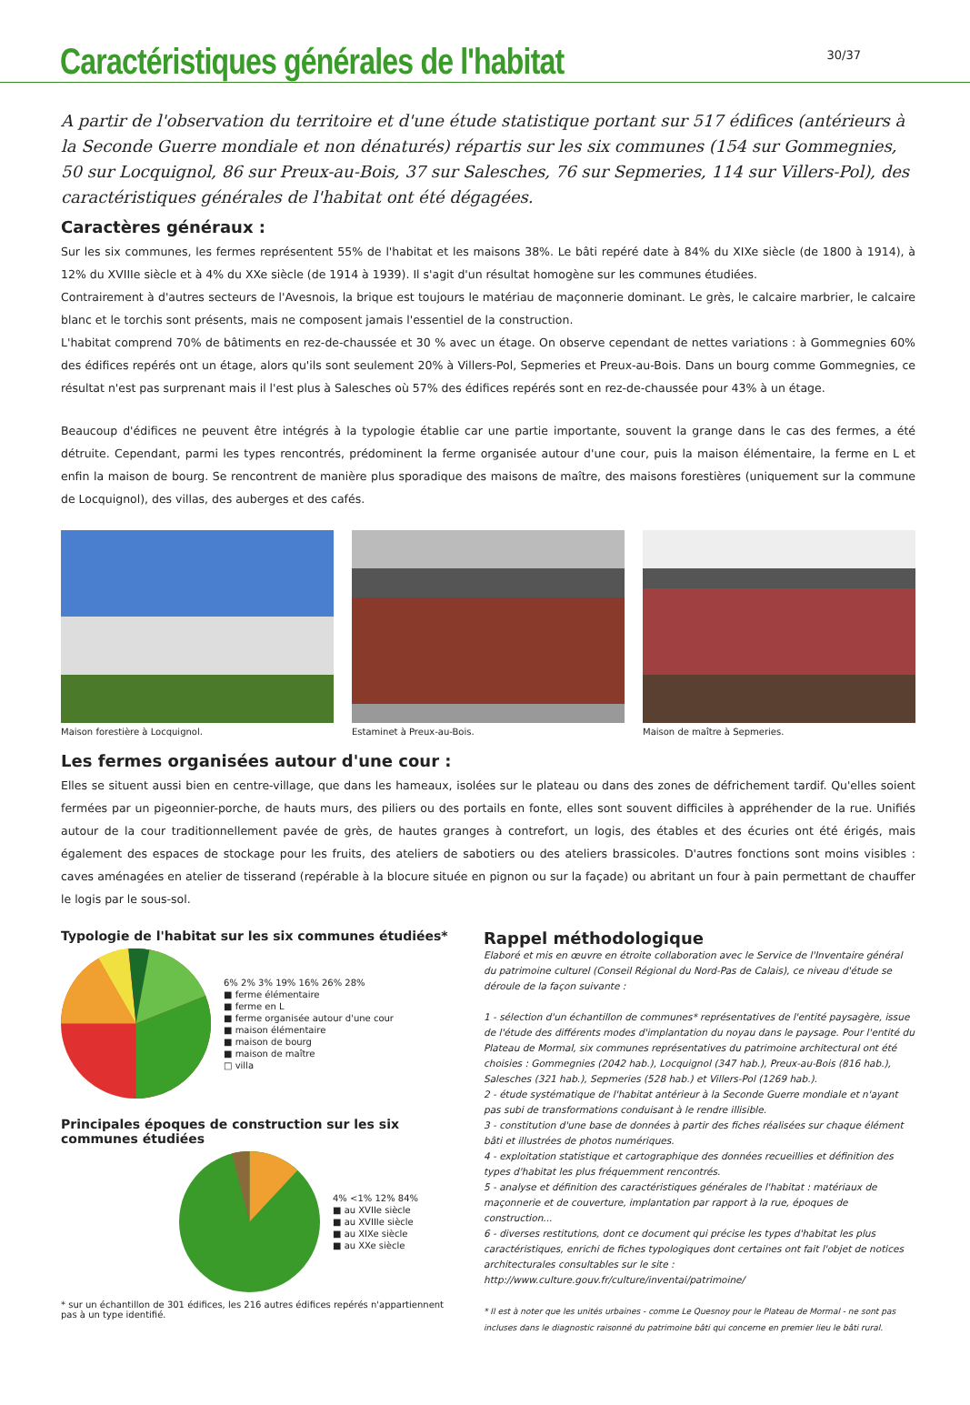Caractéristiques générales de l'habitat
30/37
A partir de l'observation du territoire et d'une étude statistique portant sur 517 édifices (antérieurs à la Seconde Guerre mondiale et non dénaturés) répartis sur les six communes (154 sur Gommegnies, 50 sur Locquignol, 86 sur Preux-au-Bois, 37 sur Salesches, 76 sur Sepmeries, 114 sur Villers-Pol), des caractéristiques générales de l'habitat ont été dégagées.
Caractères généraux :
Sur les six communes, les fermes représentent 55% de l'habitat et les maisons 38%. Le bâti repéré date à 84% du XIXe siècle (de 1800 à 1914), à 12% du XVIIIe siècle et à 4% du XXe siècle (de 1914 à 1939). Il s'agit d'un résultat homogène sur les communes étudiées.
Contrairement à d'autres secteurs de l'Avesnois, la brique est toujours le matériau de maçonnerie dominant. Le grès, le calcaire marbrier, le calcaire blanc et le torchis sont présents, mais ne composent jamais l'essentiel de la construction.
L'habitat comprend 70% de bâtiments en rez-de-chaussée et 30 % avec un étage. On observe cependant de nettes variations : à Gommegnies 60% des édifices repérés ont un étage, alors qu'ils sont seulement 20% à Villers-Pol, Sepmeries et Preux-au-Bois. Dans un bourg comme Gommegnies, ce résultat n'est pas surprenant mais il l'est plus à Salesches où 57% des édifices repérés sont en rez-de-chaussée pour 43% à un étage.
Beaucoup d'édifices ne peuvent être intégrés à la typologie établie car une partie importante, souvent la grange dans le cas des fermes, a été détruite. Cependant, parmi les types rencontrés, prédominent la ferme organisée autour d'une cour, puis la maison élémentaire, la ferme en L et enfin la maison de bourg. Se rencontrent de manière plus sporadique des maisons de maître, des maisons forestières (uniquement sur la commune de Locquignol), des villas, des auberges et des cafés.
Maison forestière à Locquignol. Estaminet à Preux-au-Bois. Maison de maître à Sepmeries.
Les fermes organisées autour d'une cour :
Elles se situent aussi bien en centre-village, que dans les hameaux, isolées sur le plateau ou dans des zones de défrichement tardif. Qu'elles soient fermées par un pigeonnier-porche, de hauts murs, des piliers ou des portails en fonte, elles sont souvent difficiles à appréhender de la rue. Unifiés autour de la cour traditionnellement pavée de grès, de hautes granges à contrefort, un logis, des étables et des écuries ont été érigés, mais également des espaces de stockage pour les fruits, des ateliers de sabotiers ou des ateliers brassicoles. D'autres fonctions sont moins visibles : caves aménagées en atelier de tisserand (repérable à la blocure située en pignon ou sur la façade) ou abritant un four à pain permettant de chauffer le logis par le sous-sol.
Typologie de l'habitat sur les six communes étudiées*
6% 2% 3% 19% 16% 26% 28%
■ ferme élémentaire
■ ferme en L
■ ferme organisée autour d'une cour
■ maison élémentaire
■ maison de bourg
■ maison de maître
□ villa
Principales époques de construction sur les six communes étudiées
4% <1% 12% 84%
■ au XVIIe siècle
■ au XVIIIe siècle
■ au XIXe siècle
■ au XXe siècle
* sur un échantillon de 301 édifices, les 216 autres édifices repérés n'appartiennent pas à un type identifié.
Rappel méthodologique
Elaboré et mis en œuvre en étroite collaboration avec le Service de l'Inventaire général du patrimoine culturel (Conseil Régional du Nord-Pas de Calais), ce niveau d'étude se déroule de la façon suivante :
1 - sélection d'un échantillon de communes* représentatives de l'entité paysagère, issue de l'étude des différents modes d'implantation du noyau dans le paysage. Pour l'entité du Plateau de Mormal, six communes représentatives du patrimoine architectural ont été choisies : Gommegnies (2042 hab.), Locquignol (347 hab.), Preux-au-Bois (816 hab.), Salesches (321 hab.), Sepmeries (528 hab.) et Villers-Pol (1269 hab.).
2 - étude systématique de l'habitat antérieur à la Seconde Guerre mondiale et n'ayant pas subi de transformations conduisant à le rendre illisible.
3 - constitution d'une base de données à partir des fiches réalisées sur chaque élément bâti et illustrées de photos numériques.
4 - exploitation statistique et cartographique des données recueillies et définition des types d'habitat les plus fréquemment rencontrés.
5 - analyse et définition des caractéristiques générales de l'habitat : matériaux de maçonnerie et de couverture, implantation par rapport à la rue, époques de construction...
6 - diverses restitutions, dont ce document qui précise les types d'habitat les plus caractéristiques, enrichi de fiches typologiques dont certaines ont fait l'objet de notices architecturales consultables sur le site : http://www.culture.gouv.fr/culture/inventai/patrimoine/
* Il est à noter que les unités urbaines - comme Le Quesnoy pour le Plateau de Mormal - ne sont pas incluses dans le diagnostic raisonné du patrimoine bâti qui concerne en premier lieu le bâti rural.